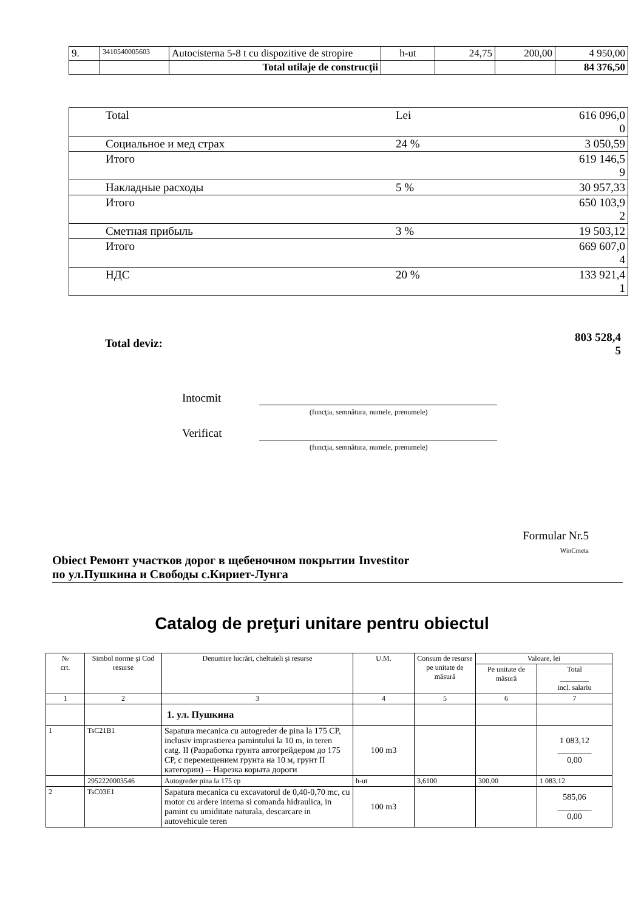| 9. | 3410540005603 | Autocisterna 5-8 t cu dispozitive de stropire | h-ut | 24,75 | 200,00 | 4 950,00 |
| | | Total utilaje de construcţii | | | | 84 376,50 |
| Total | Lei | 616 096,0 0 |
| Социальное и мед страх | 24 % | 3 050,59 |
| Итого | | 619 146,5 9 |
| Накладные расходы | 5 % | 30 957,33 |
| Итого | | 650 103,9 2 |
| Сметная прибыль | 3 % | 19 503,12 |
| Итого | | 669 607,0 4 |
| НДС | 20 % | 133 921,4 1 |
Total deviz: 803 528,4
5
Intocmit
(funcţia, semnătura, numele, prenumele)
Verificat
(funcţia, semnătura, numele, prenumele)
Formular Nr.5
WinCmeta
Obiect Ремонт участков дорог в щебеночном покрытии по ул.Пушкина и Свободы с.Кириет-Лунга
Investitor
Catalog de preţuri unitare pentru obiectul
| № crt. | Simbol norme şi Cod resurse | Denumire lucrări, cheltuieli şi resurse | U.M. | Consum de resurse pe unitate de măsură | Valoare, lei | |
| | | | | | Pe unitate de măsură | Total ________ incl. salariu |
| 1 | 2 | 3 | 4 | 5 | 6 | 7 |
| | | 1. ул. Пушкина | | | | |
| 1 | TsC21B1 | Sapatura mecanica cu autogreder de pina la 175 CP, inclusiv imprastierea pamintului la 10 m, in teren catg. II (Разработка грунта автогрейдером до 175 CP, с перемещением грунта на 10 м, грунт II категории) -- Нарезка корыта дороги | 100 m3 | | | 1 083,12 ________ 0,00 |
| | 2952220003546 | Autogreder pina la 175 cp | h-ut | 3,6100 | 300,00 | 1 083,12 |
| 2 | TsC03E1 | Sapatura mecanica cu excavatorul de 0,40-0,70 mc, cu motor cu ardere interna si comanda hidraulica, in pamint cu umiditate naturala, descarcare in autovehicule teren | 100 m3 | | | 585,06 ________ 0,00 |